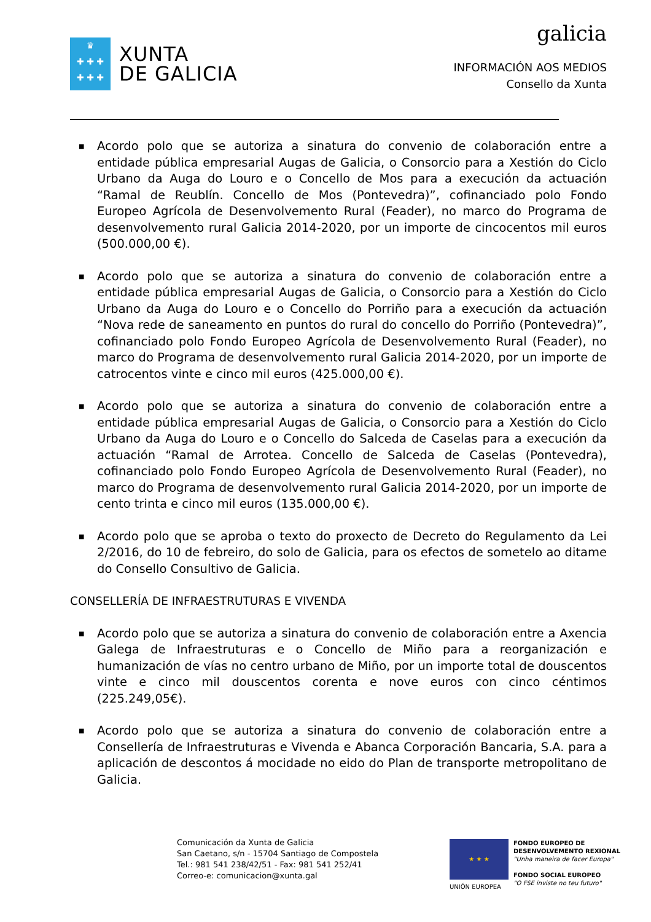♛
✚ ✚ ✚
✚ ✚ ✚
XUNTA
DE GALICIA
galicia
INFORMACIÓN AOS MEDIOS
Consello da Xunta
■ Acordo polo que se autoriza a sinatura do convenio de colaboración entre a entidade pública empresarial Augas de Galicia, o Consorcio para a Xestión do Ciclo Urbano da Auga do Louro e o Concello de Mos para a execución da actuación “Ramal de Reublín. Concello de Mos (Pontevedra)”, cofinanciado polo Fondo Europeo Agrícola de Desenvolvemento Rural (Feader), no marco do Programa de desenvolvemento rural Galicia 2014-2020, por un importe de cincocentos mil euros (500.000,00 €).
■ Acordo polo que se autoriza a sinatura do convenio de colaboración entre a entidade pública empresarial Augas de Galicia, o Consorcio para a Xestión do Ciclo Urbano da Auga do Louro e o Concello do Porriño para a execución da actuación “Nova rede de saneamento en puntos do rural do concello do Porriño (Pontevedra)”, cofinanciado polo Fondo Europeo Agrícola de Desenvolvemento Rural (Feader), no marco do Programa de desenvolvemento rural Galicia 2014-2020, por un importe de catrocentos vinte e cinco mil euros (425.000,00 €).
■ Acordo polo que se autoriza a sinatura do convenio de colaboración entre a entidade pública empresarial Augas de Galicia, o Consorcio para a Xestión do Ciclo Urbano da Auga do Louro e o Concello do Salceda de Caselas para a execución da actuación “Ramal de Arrotea. Concello de Salceda de Caselas (Pontevedra), cofinanciado polo Fondo Europeo Agrícola de Desenvolvemento Rural (Feader), no marco do Programa de desenvolvemento rural Galicia 2014-2020, por un importe de cento trinta e cinco mil euros (135.000,00 €).
■ Acordo polo que se aproba o texto do proxecto de Decreto do Regulamento da Lei 2/2016, do 10 de febreiro, do solo de Galicia, para os efectos de sometelo ao ditame do Consello Consultivo de Galicia.
CONSELLERÍA DE INFRAESTRUTURAS E VIVENDA
■ Acordo polo que se autoriza a sinatura do convenio de colaboración entre a Axencia Galega de Infraestruturas e o Concello de Miño para a reorganización e humanización de vías no centro urbano de Miño, por un importe total de douscentos vinte e cinco mil douscentos corenta e nove euros con cinco céntimos (225.249,05€).
■ Acordo polo que se autoriza a sinatura do convenio de colaboración entre a Consellería de Infraestruturas e Vivenda e Abanca Corporación Bancaria, S.A. para a aplicación de descontos á mocidade no eido do Plan de transporte metropolitano de Galicia.
Comunicación da Xunta de Galicia
San Caetano, s/n - 15704 Santiago de Compostela
Tel.: 981 541 238/42/51 - Fax: 981 541 252/41
Correo-e: comunicacion@xunta.gal
★ ★ ★
UNIÓN EUROPEA
FONDO EUROPEO DE
DESENVOLVEMENTO REXIONAL
"Unha maneira de facer Europa"
FONDO SOCIAL EUROPEO
"O FSE inviste no teu futuro"